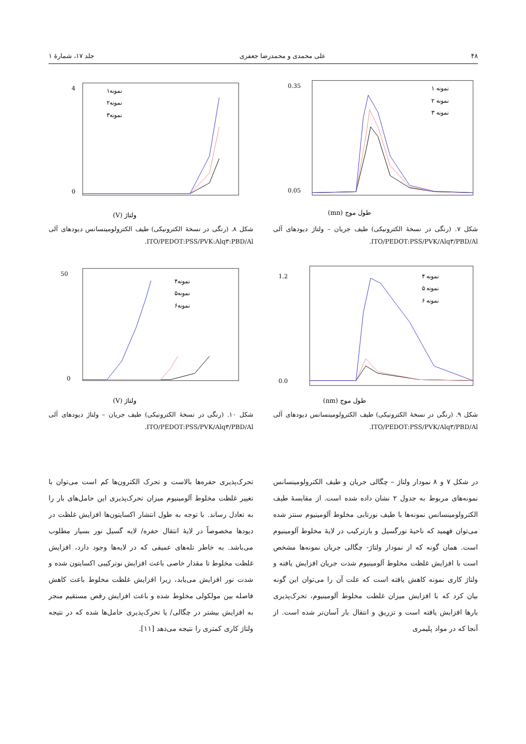۴۸ علی محمدی و محمدرضا جعفری جلد ۱۷، شمارهٔ ۱
0.35
0.05
طول موج (mn)
نمونه ۱
نمونه ۲
نمونه ۳
شکل ۷. (رنگی در نسخهٔ الکترونیکی) طیف جریان – ولتاژ دیودهای آلی ITO/PEDOT:PSS/PVK/Alq۳/PBD/Al.
4
0
ولتاژ (V)
نمونه۱
نمونه۲
نمونه۳
شکل ۸. (رنگی در نسخهٔ الکترونیکی) طیف الکترولومینسانس دیودهای آلی ITO/PEDOT:PSS/PVK:Alq۳:PBD/Al.
1.2
0.0
طول موج (nm)
نمونه ۴
نمونه ۵
نمونه ۶
شکل ۹. (رنگی در نسخهٔ الکترونیکی) طیف الکترولومینسانس دیودهای آلی ITO/PEDOT:PSS/PVK/Alq۳/PBD/Al.
50
0
ولتاژ (V)
نمونه۴
نمونه۵
نمونه۶
شکل ۱۰. (رنگی در نسخهٔ الکترونیکی) طیف جریان – ولتاژ دیودهای آلی ITO/PEDOT:PSS/PVK/Alq۳/PBD/Al.
در شکل ۷ و ۸ نمودار ولتاژ – چگالی جریان و طیف الکترولومینسانس نمونه‌های مربوط به جدول ۲ نشان داده شده است. از مقایسهٔ طیف الکترولومینسانس نمونه‌ها با طیف نورتابی مخلوط آلومینیوم سنتز شده می‌توان فهمید که ناحیهٔ نورگسیل و بازترکیب در لایهٔ مخلوط آلومینیوم است. همان گونه که از نمودار ولتاژ- چگالی جریان نمونه‌ها مشخص است با افزایش غلظت مخلوط آلومینیوم شدت جریان افزایش یافته و ولتاژ کاری نمونه کاهش یافته است که علت آن را می‌توان این گونه بیان کرد که با افزایش میزان غلظت مخلوط آلومینیوم، تحرک‌پذیری بارها افزایش یافته است و تزریق و انتقال بار آسان‌تر شده است. از آنجا که در مواد پلیمری
تحرک‌پذیری حفره‌ها بالاست و تحرک الکترون‌ها کم است می‌توان با تغییر غلظت مخلوط آلومینیوم میزان تحرک‌پذیری این حامل‌های بار را به تعادل رساند. با توجه به طول انتشار اکسایتون‌ها افزایش غلظت در دیودها مخصوصاً در لایهٔ انتقال حفره/ لایه گسیل نور بسیار مطلوب می‌باشد. به خاطر تله‌های عمیقی که در لایه‌ها وجود دارد، افزایش غلظت مخلوط تا مقدار خاصی باعث افزایش نوترکیبی اکسایتون شده و شدت نور افزایش می‌یابد، زیرا افزایش غلظت مخلوط باعث کاهش فاصله بین مولکولی مخلوط شده و باعث افزایش رقص مستقیم منجر به افزایش بیشتر در چگالی/ یا تحرک‌پذیری حامل‌ها شده که در نتیجه ولتاژ کاری کمتری را نتیجه می‌دهد [۱۱].